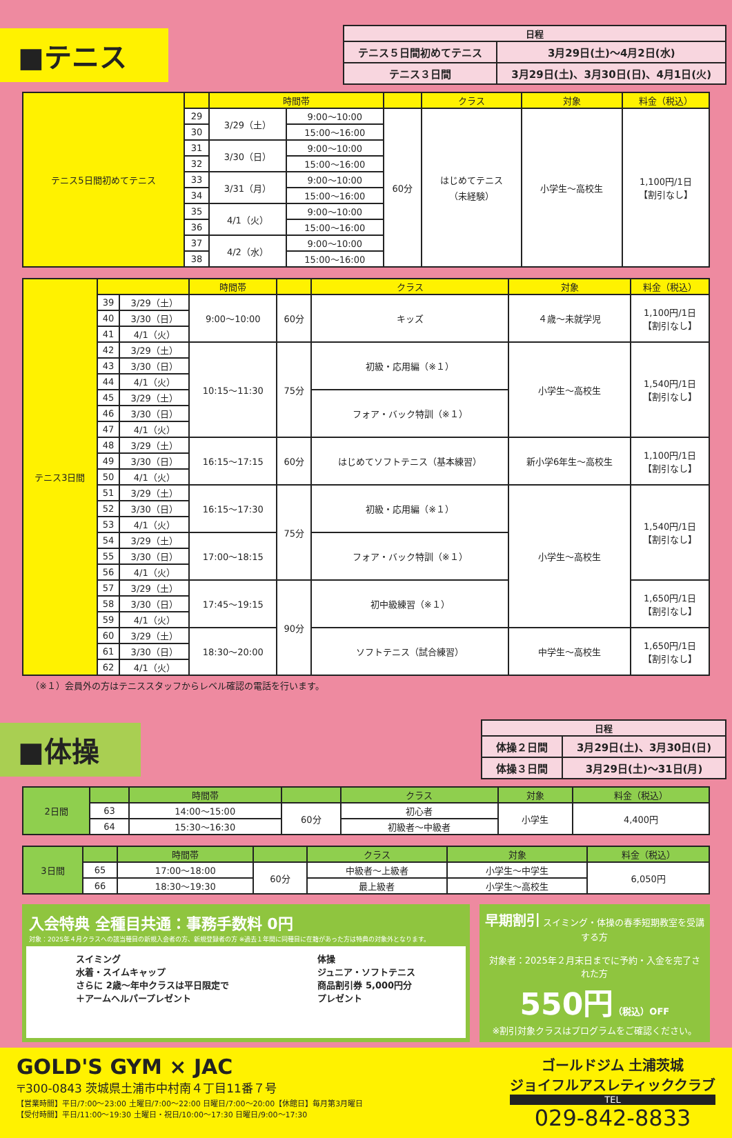■テニス
| 日程 | |
| --- | --- |
| テニス５日間初めてテニス | 3月29日(土)～4月2日(水) |
| テニス３日間 | 3月29日(土)、3月30日(日)、4月1日(火) |
| テニス5日間初めてテニス | | 時間帯 | | | クラス | 対象 | 料金（税込） |
| --- | --- | --- | --- | --- | --- | --- | --- |
| | 29 | 3/29（土） | 9:00～10:00 | 60分 | はじめてテニス （未経験） | 小学生～高校生 | 1,100円/1日 【割引なし】 |
| | 30 | | 15:00～16:00 | | | | |
| | 31 | 3/30（日） | 9:00～10:00 | | | | |
| | 32 | | 15:00～16:00 | | | | |
| | 33 | 3/31（月） | 9:00～10:00 | | | | |
| | 34 | | 15:00～16:00 | | | | |
| | 35 | 4/1（火） | 9:00～10:00 | | | | |
| | 36 | | 15:00～16:00 | | | | |
| | 37 | 4/2（水） | 9:00～10:00 | | | | |
| | 38 | | 15:00～16:00 | | | | |
| テニス3日間 | | | 時間帯 | | クラス | 対象 | 料金（税込） |
| --- | --- | --- | --- | --- | --- | --- | --- |
| | 39 | 3/29（土） | 9:00～10:00 | 60分 | キッズ | ４歳～未就学児 | 1,100円/1日 【割引なし】 |
| | 40 | 3/30（日） | | | | | |
| | 41 | 4/1（火） | | | | | |
| | 42 | 3/29（土） | 10:15～11:30 | 75分 | 初級・応用編（※１） | 小学生～高校生 | 1,540円/1日 【割引なし】 |
| | 43 | 3/30（日） | | | | | |
| | 44 | 4/1（火） | | | | | |
| | 45 | 3/29（土） | | | フォア・バック特訓（※１） | | |
| | 46 | 3/30（日） | | | | | |
| | 47 | 4/1（火） | | | | | |
| | 48 | 3/29（土） | 16:15～17:15 | 60分 | はじめてソフトテニス（基本練習） | 新小学6年生～高校生 | 1,100円/1日 【割引なし】 |
| | 49 | 3/30（日） | | | | | |
| | 50 | 4/1（火） | | | | | |
| | 51 | 3/29（土） | 16:15～17:30 | 75分 | 初級・応用編（※１） | 小学生～高校生 | 1,540円/1日 【割引なし】 |
| | 52 | 3/30（日） | | | | | |
| | 53 | 4/1（火） | | | | | |
| | 54 | 3/29（土） | 17:00～18:15 | | フォア・バック特訓（※１） | | |
| | 55 | 3/30（日） | | | | | |
| | 56 | 4/1（火） | | | | | |
| | 57 | 3/29（土） | 17:45～19:15 | 90分 | 初中級練習（※１） | | 1,650円/1日 【割引なし】 |
| | 58 | 3/30（日） | | | | | |
| | 59 | 4/1（火） | | | | | |
| | 60 | 3/29（土） | 18:30～20:00 | | ソフトテニス（試合練習） | 中学生～高校生 | 1,650円/1日 【割引なし】 |
| | 61 | 3/30（日） | | | | | |
| | 62 | 4/1（火） | | | | | |
（※１）会員外の方はテニススタッフからレベル確認の電話を行います。
■体操
| 日程 | |
| --- | --- |
| 体操２日間 | 3月29日(土)、3月30日(日) |
| 体操３日間 | 3月29日(土)～31日(月) |
| 2日間 | | 時間帯 | | クラス | 対象 | 料金（税込） |
| --- | --- | --- | --- | --- | --- | --- |
| | 63 | 14:00～15:00 | 60分 | 初心者 | 小学生 | 4,400円 |
| | 64 | 15:30～16:30 | | 初級者～中級者 | | |
| 3日間 | | 時間帯 | | クラス | 対象 | 料金（税込） |
| --- | --- | --- | --- | --- | --- | --- |
| | 65 | 17:00～18:00 | 60分 | 中級者～上級者 | 小学生～中学生 | 6,050円 |
| | 66 | 18:30～19:30 | | 最上級者 | 小学生～高校生 | |
入会特典 全種目共通：事務手数料 0円
対象：2025年４月クラスへの該当種目の新規入会者の方、新規登録者の方 ※過去１年間に同種目に在籍があった方は特典の対象外となります。
スイミング
水着・スイムキャップ
さらに 2歳～年中クラスは平日限定で
＋アームヘルパープレゼント
体操
ジュニア・ソフトテニス
商品割引券 5,000円分
プレゼント
早期割引 スイミング・体操の春季短期教室を受講する方
対象者：2025年２月末日までに予約・入金を完了された方
550円（税込）OFF
※割引対象クラスはプログラムをご確認ください。
GOLD'S GYM × JAC
〒300-0843 茨城県土浦市中村南４丁目11番７号
【営業時間】平日/7:00～23:00 土曜日/7:00～22:00 日曜日/7:00～20:00【休館日】毎月第3月曜日
【受付時間】平日/11:00～19:30 土曜日・祝日/10:00～17:30 日曜日/9:00～17:30
ゴールドジム 土浦茨城
ジョイフルアスレティッククラブ
TEL
029-842-8833